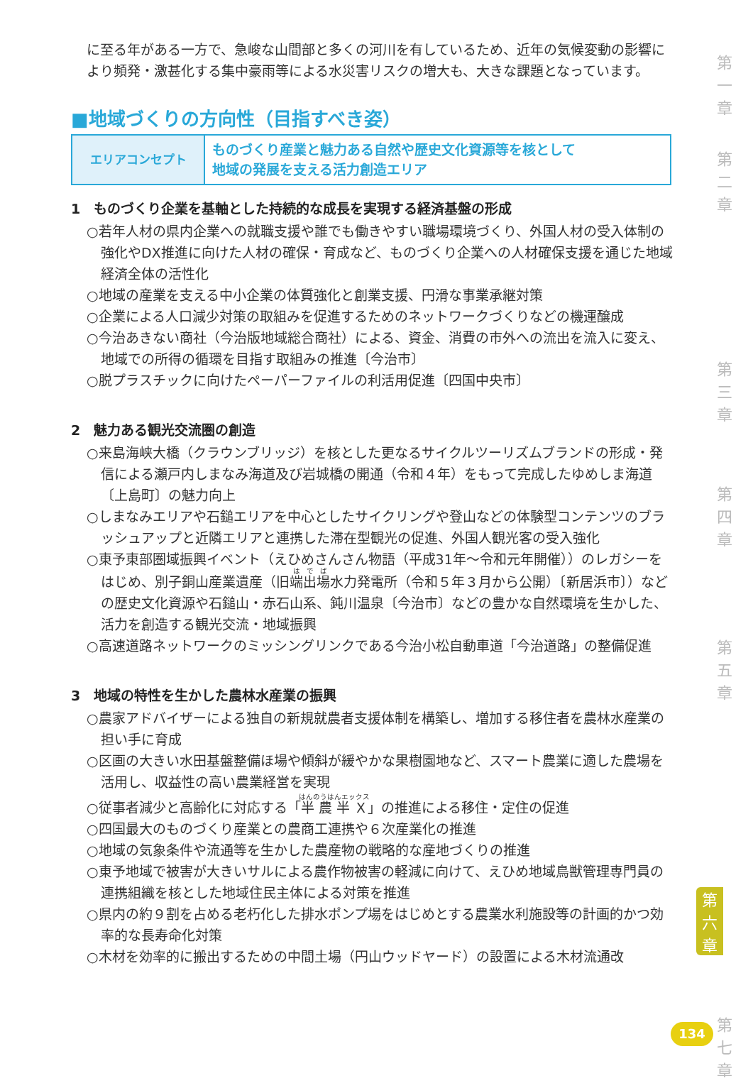に至る年がある一方で、急峻な山間部と多くの河川を有しているため、近年の気候変動の影響により頻発・激甚化する集中豪雨等による水災害リスクの増大も、大きな課題となっています。
■地域づくりの方向性（目指すべき姿）
| エリアコンセプト | ものづくり産業と魅力ある自然や歴史文化資源等を核として 地域の発展を支える活力創造エリア |
1　ものづくり企業を基軸とした持続的な成長を実現する経済基盤の形成
○若年人材の県内企業への就職支援や誰でも働きやすい職場環境づくり、外国人材の受入体制の強化やDX推進に向けた人材の確保・育成など、ものづくり企業への人材確保支援を通じた地域経済全体の活性化
○地域の産業を支える中小企業の体質強化と創業支援、円滑な事業承継対策
○企業による人口減少対策の取組みを促進するためのネットワークづくりなどの機運醸成
○今治あきない商社（今治版地域総合商社）による、資金、消費の市外への流出を流入に変え、地域での所得の循環を目指す取組みの推進〔今治市〕
○脱プラスチックに向けたペーパーファイルの利活用促進〔四国中央市〕
2　魅力ある観光交流圏の創造
○来島海峡大橋（クラウンブリッジ）を核とした更なるサイクルツーリズムブランドの形成・発信による瀬戸内しまなみ海道及び岩城橋の開通（令和４年）をもって完成したゆめしま海道〔上島町〕の魅力向上
○しまなみエリアや石鎚エリアを中心としたサイクリングや登山などの体験型コンテンツのブラッシュアップと近隣エリアと連携した滞在型観光の促進、外国人観光客の受入強化
○東予東部圏域振興イベント（えひめさんさん物語（平成31年～令和元年開催））のレガシーをはじめ、別子銅山産業遺産（旧端出場水力発電所（令和５年３月から公開）〔新居浜市〕）などの歴史文化資源や石鎚山・赤石山系、鈍川温泉〔今治市〕などの豊かな自然環境を生かした、活力を創造する観光交流・地域振興
○高速道路ネットワークのミッシングリンクである今治小松自動車道「今治道路」の整備促進
3　地域の特性を生かした農林水産業の振興
○農家アドバイザーによる独自の新規就農者支援体制を構築し、増加する移住者を農林水産業の担い手に育成
○区画の大きい水田基盤整備ほ場や傾斜が緩やかな果樹園地など、スマート農業に適した農場を活用し、収益性の高い農業経営を実現
○従事者減少と高齢化に対応する「半農半Ｘ」の推進による移住・定住の促進
○四国最大のものづくり産業との農商工連携や６次産業化の推進
○地域の気象条件や流通等を生かした農産物の戦略的な産地づくりの推進
○東予地域で被害が大きいサルによる農作物被害の軽減に向けて、えひめ地域鳥獣管理専門員の連携組織を核とした地域住民主体による対策を推進
○県内の約９割を占める老朽化した排水ポンプ場をはじめとする農業水利施設等の計画的かつ効率的な長寿命化対策
○木材を効率的に搬出するための中間土場（円山ウッドヤード）の設置による木材流通改
第
一
章
第
二
章
第
三
章
第
四
章
第
五
章
第
六
章
第
七
章
134